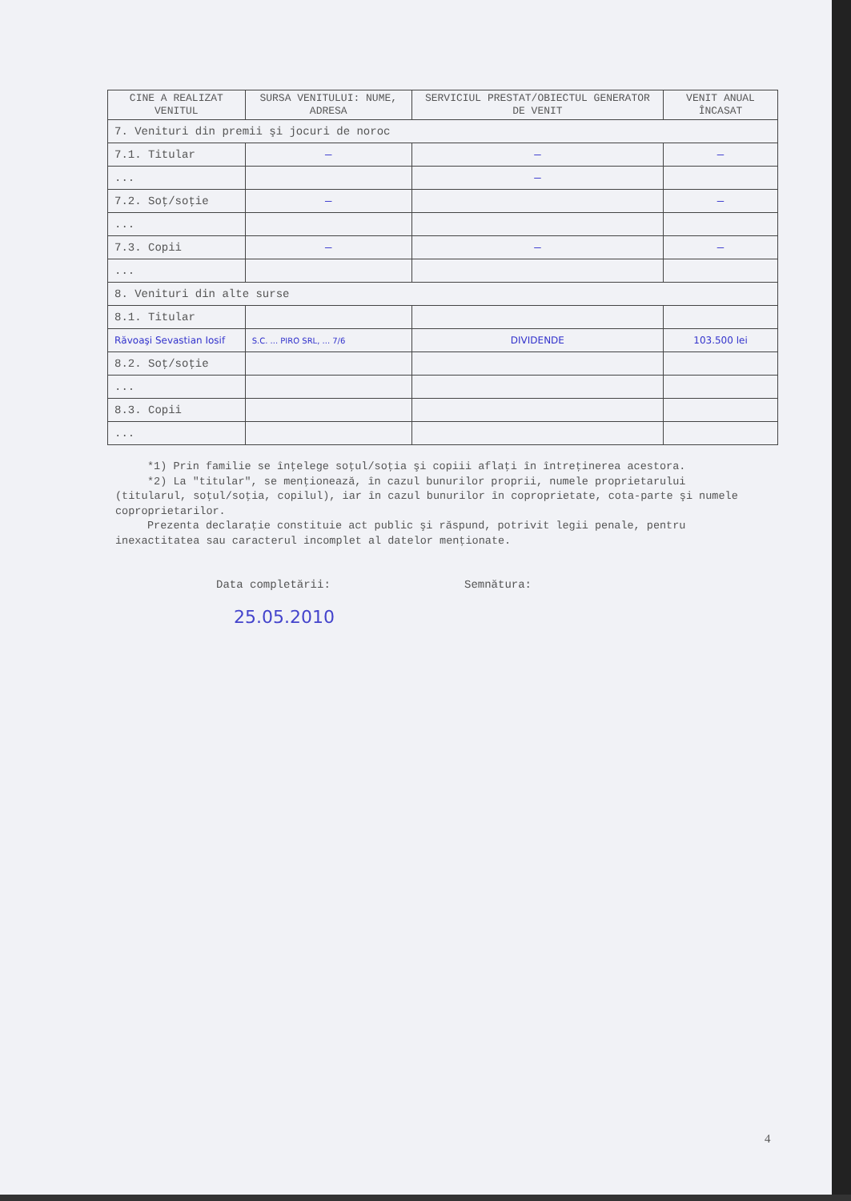| CINE A REALIZAT VENITUL | SURSA VENITULUI: NUME, ADRESA | SERVICIUL PRESTAT/OBIECTUL GENERATOR DE VENIT | VENIT ANUAL ÎNCASAT |
| --- | --- | --- | --- |
| 7. Venituri din premii şi jocuri de noroc | | | |
| 7.1. Titular | — | — | — |
| ... | | — | |
| 7.2. Soţ/soţie | — | | — |
| ... | | | |
| 7.3. Copii | — | — | — |
| ... | | | |
| 8. Venituri din alte surse | | | |
| 8.1. Titular | | | |
| Răvoaşi Sevastian Iosif | S.C. ... PIRO SRL, ... 7/6 | DIVIDENDE | 103.500 lei |
| 8.2. Soţ/soţie | | | |
| ... | | | |
| 8.3. Copii | | | |
| ... | | | |
*1) Prin familie se înţelege soţul/soţia şi copiii aflaţi în întreţinerea acestora.
*2) La "titular", se menţionează, în cazul bunurilor proprii, numele proprietarului (titularul, soţul/soţia, copilul), iar în cazul bunurilor în coproprietate, cota-parte şi numele coproprietarilor.
Prezenta declaraţie constituie act public şi răspund, potrivit legii penale, pentru inexactitatea sau caracterul incomplet al datelor menţionate.
Data completării: Semnătura:
25.05.2010
4